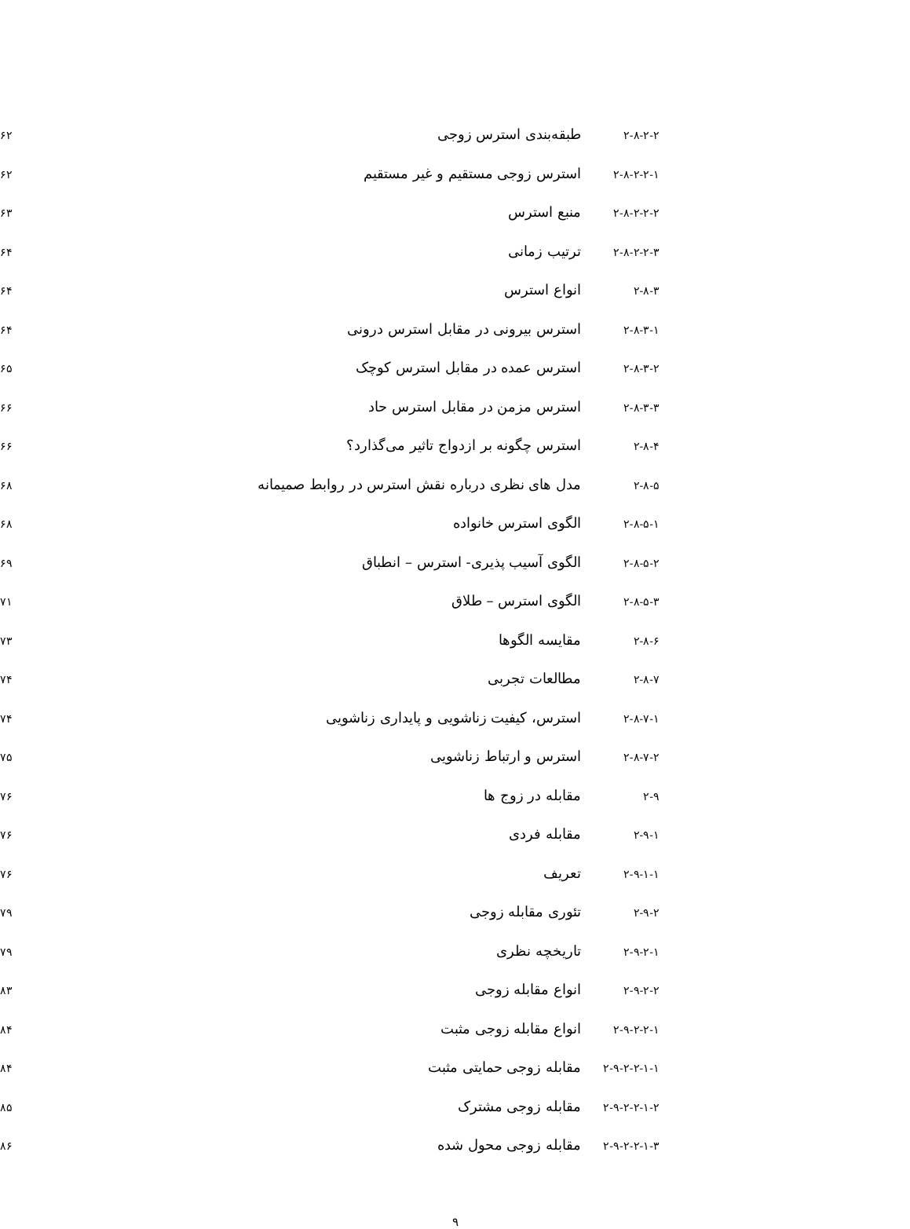| ۲-۸-۲-۲ | طبقه‌بندی استرس زوجی | ۶۲ |
| ۲-۸-۲-۲-۱ | استرس زوجی مستقیم و غیر مستقیم | ۶۲ |
| ۲-۸-۲-۲-۲ | منبع استرس | ۶۳ |
| ۲-۸-۲-۲-۳ | ترتیب زمانی | ۶۴ |
| ۲-۸-۳ | انواع استرس | ۶۴ |
| ۲-۸-۳-۱ | استرس بیرونی در مقابل استرس درونی | ۶۴ |
| ۲-۸-۳-۲ | استرس عمده در مقابل استرس کوچک | ۶۵ |
| ۲-۸-۳-۳ | استرس مزمن در مقابل استرس حاد | ۶۶ |
| ۲-۸-۴ | استرس چگونه بر ازدواج تاثیر می‌گذارد؟ | ۶۶ |
| ۲-۸-۵ | مدل های نظری درباره نقش استرس در روابط صمیمانه | ۶۸ |
| ۲-۸-۵-۱ | الگوی استرس خانواده | ۶۸ |
| ۲-۸-۵-۲ | الگوی آسیب پذیری- استرس – انطباق | ۶۹ |
| ۲-۸-۵-۳ | الگوی استرس – طلاق | ۷۱ |
| ۲-۸-۶ | مقایسه الگوها | ۷۳ |
| ۲-۸-۷ | مطالعات تجربی | ۷۴ |
| ۲-۸-۷-۱ | استرس، کیفیت زناشویی و پایداری زناشویی | ۷۴ |
| ۲-۸-۷-۲ | استرس و ارتباط زناشویی | ۷۵ |
| ۲-۹ | مقابله در زوج ها | ۷۶ |
| ۲-۹-۱ | مقابله فردی | ۷۶ |
| ۲-۹-۱-۱ | تعریف | ۷۶ |
| ۲-۹-۲ | تئوری مقابله زوجی | ۷۹ |
| ۲-۹-۲-۱ | تاریخچه نظری | ۷۹ |
| ۲-۹-۲-۲ | انواع مقابله زوجی | ۸۳ |
| ۲-۹-۲-۲-۱ | انواع مقابله زوجی مثبت | ۸۴ |
| ۲-۹-۲-۲-۱-۱ | مقابله زوجی حمایتی مثبت | ۸۴ |
| ۲-۹-۲-۲-۱-۲ | مقابله زوجی مشترک | ۸۵ |
| ۲-۹-۲-۲-۱-۳ | مقابله زوجی محول شده | ۸۶ |
۹